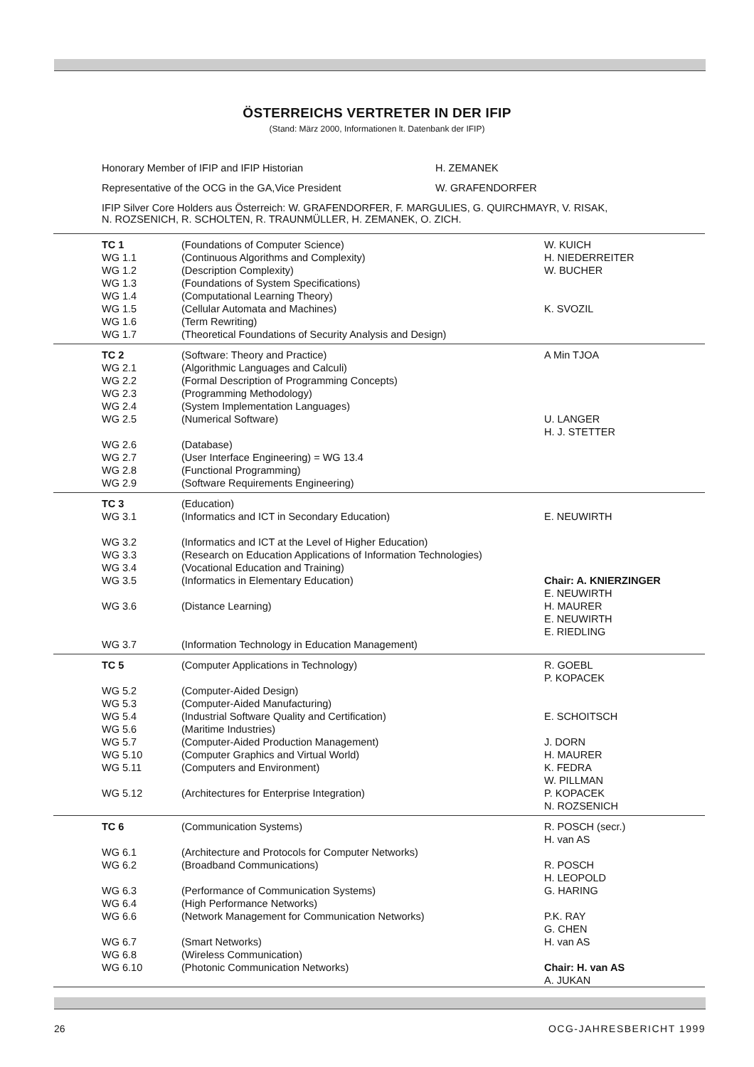ÖSTERREICHS VERTRETER IN DER IFIP
(Stand: März 2000, Informationen lt. Datenbank der IFIP)
Honorary Member of IFIP and IFIP Historian H. ZEMANEK
Representative of the OCG in the GA,Vice President W. GRAFENDORFER
IFIP Silver Core Holders aus Österreich: W. GRAFENDORFER, F. MARGULIES, G. QUIRCHMAYR, V. RISAK,
N. ROZSENICH, R. SCHOLTEN, R. TRAUNMÜLLER, H. ZEMANEK, O. ZICH.
| TC 1 | (Foundations of Computer Science) | W. KUICH |
| WG 1.1 | (Continuous Algorithms and Complexity) | H. NIEDERREITER |
| WG 1.2 | (Description Complexity) | W. BUCHER |
| WG 1.3 | (Foundations of System Specifications) | |
| WG 1.4 | (Computational Learning Theory) | |
| WG 1.5 | (Cellular Automata and Machines) | K. SVOZIL |
| WG 1.6 | (Term Rewriting) | |
| WG 1.7 | (Theoretical Foundations of Security Analysis and Design) | |
| TC 2 | (Software: Theory and Practice) | A Min TJOA |
| WG 2.1 | (Algorithmic Languages and Calculi) | |
| WG 2.2 | (Formal Description of Programming Concepts) | |
| WG 2.3 | (Programming Methodology) | |
| WG 2.4 | (System Implementation Languages) | |
| WG 2.5 | (Numerical Software) | U. LANGER H. J. STETTER |
| WG 2.6 | (Database) | |
| WG 2.7 | (User Interface Engineering) = WG 13.4 | |
| WG 2.8 | (Functional Programming) | |
| WG 2.9 | (Software Requirements Engineering) | |
| TC 3 | (Education) | |
| WG 3.1 | (Informatics and ICT in Secondary Education) | E. NEUWIRTH |
| WG 3.2 | (Informatics and ICT at the Level of Higher Education) | |
| WG 3.3 | (Research on Education Applications of Information Technologies) | |
| WG 3.4 | (Vocational Education and Training) | |
| WG 3.5 | (Informatics in Elementary Education) | Chair: A. KNIERZINGER E. NEUWIRTH |
| WG 3.6 | (Distance Learning) | H. MAURER E. NEUWIRTH E. RIEDLING |
| WG 3.7 | (Information Technology in Education Management) | |
| TC 5 | (Computer Applications in Technology) | R. GOEBL P. KOPACEK |
| WG 5.2 | (Computer-Aided Design) | |
| WG 5.3 | (Computer-Aided Manufacturing) | |
| WG 5.4 | (Industrial Software Quality and Certification) | E. SCHOITSCH |
| WG 5.6 | (Maritime Industries) | |
| WG 5.7 | (Computer-Aided Production Management) | J. DORN |
| WG 5.10 | (Computer Graphics and Virtual World) | H. MAURER |
| WG 5.11 | (Computers and Environment) | K. FEDRA W. PILLMAN |
| WG 5.12 | (Architectures for Enterprise Integration) | P. KOPACEK N. ROZSENICH |
| TC 6 | (Communication Systems) | R. POSCH (secr.) H. van AS |
| WG 6.1 | (Architecture and Protocols for Computer Networks) | |
| WG 6.2 | (Broadband Communications) | R. POSCH H. LEOPOLD |
| WG 6.3 | (Performance of Communication Systems) | G. HARING |
| WG 6.4 | (High Performance Networks) | |
| WG 6.6 | (Network Management for Communication Networks) | P.K. RAY G. CHEN |
| WG 6.7 | (Smart Networks) | H. van AS |
| WG 6.8 | (Wireless Communication) | |
| WG 6.10 | (Photonic Communication Networks) | Chair: H. van AS A. JUKAN |
26 OCG-JAHRESBERICHT 1999